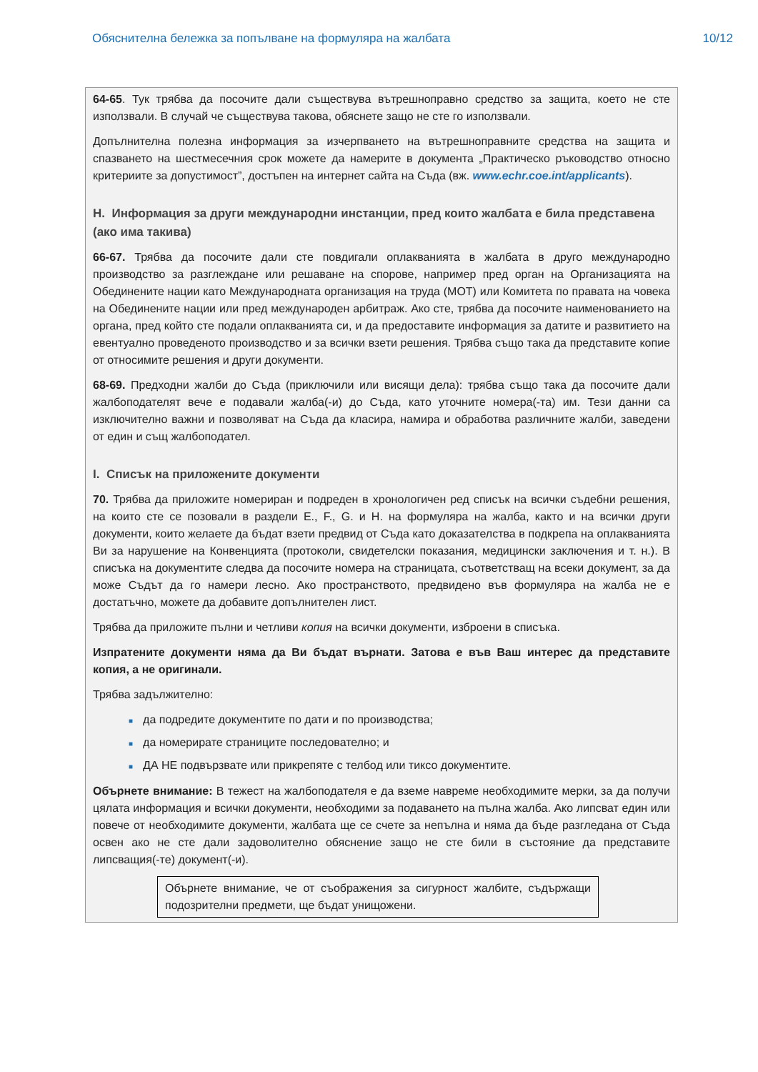Обяснителна бележка за попълване на формуляра на жалбата 10/12
64-65. Тук трябва да посочите дали съществува вътрешноправно средство за защита, което не сте използвали. В случай че съществува такова, обяснете защо не сте го използвали.
Допълнителна полезна информация за изчерпването на вътрешноправните средства на защита и спазването на шестмесечния срок можете да намерите в документа „Практическо ръководство относно критериите за допустимост”, достъпен на интернет сайта на Съда (вж. www.echr.coe.int/applicants).
H. Информация за други международни инстанции, пред които жалбата е била представена (ако има такива)
66-67. Трябва да посочите дали сте повдигали оплакванията в жалбата в друго международно производство за разглеждане или решаване на спорове, например пред орган на Организацията на Обединените нации като Международната организация на труда (МОТ) или Комитета по правата на човека на Обединените нации или пред международен арбитраж. Ако сте, трябва да посочите наименованието на органа, пред който сте подали оплакванията си, и да предоставите информация за датите и развитието на евентуално проведеното производство и за всички взети решения. Трябва също така да представите копие от относимите решения и други документи.
68-69. Предходни жалби до Съда (приключили или висящи дела): трябва също така да посочите дали жалбоподателят вече е подавали жалба(-и) до Съда, като уточните номера(-та) им. Тези данни са изключително важни и позволяват на Съда да класира, намира и обработва различните жалби, заведени от един и същ жалбоподател.
I. Списък на приложените документи
70. Трябва да приложите номериран и подреден в хронологичен ред списък на всички съдебни решения, на които сте се позовали в раздели E., F., G. и H. на формуляра на жалба, както и на всички други документи, които желаете да бъдат взети предвид от Съда като доказателства в подкрепа на оплакванията Ви за нарушение на Конвенцията (протоколи, свидетелски показания, медицински заключения и т. н.). В списъка на документите следва да посочите номера на страницата, съответстващ на всеки документ, за да може Съдът да го намери лесно. Ако пространството, предвидено във формуляра на жалба не е достатъчно, можете да добавите допълнителен лист.
Трябва да приложите пълни и четливи копия на всички документи, изброени в списъка.
Изпратените документи няма да Ви бъдат върнати. Затова е във Ваш интерес да представите копия, а не оригинали.
Трябва задължително:
■ да подредите документите по дати и по производства;
■ да номерирате страниците последователно; и
■ ДА НЕ подвързвате или прикрепяте с телбод или тиксо документите.
Обърнете внимание: В тежест на жалбоподателя е да вземе навреме необходимите мерки, за да получи цялата информация и всички документи, необходими за подаването на пълна жалба. Ако липсват един или повече от необходимите документи, жалбата ще се счете за непълна и няма да бъде разгледана от Съда освен ако не сте дали задоволително обяснение защо не сте били в състояние да представите липсващия(-те) документ(-и).
Обърнете внимание, че от съображения за сигурност жалбите, съдържащи подозрителни предмети, ще бъдат унищожени.